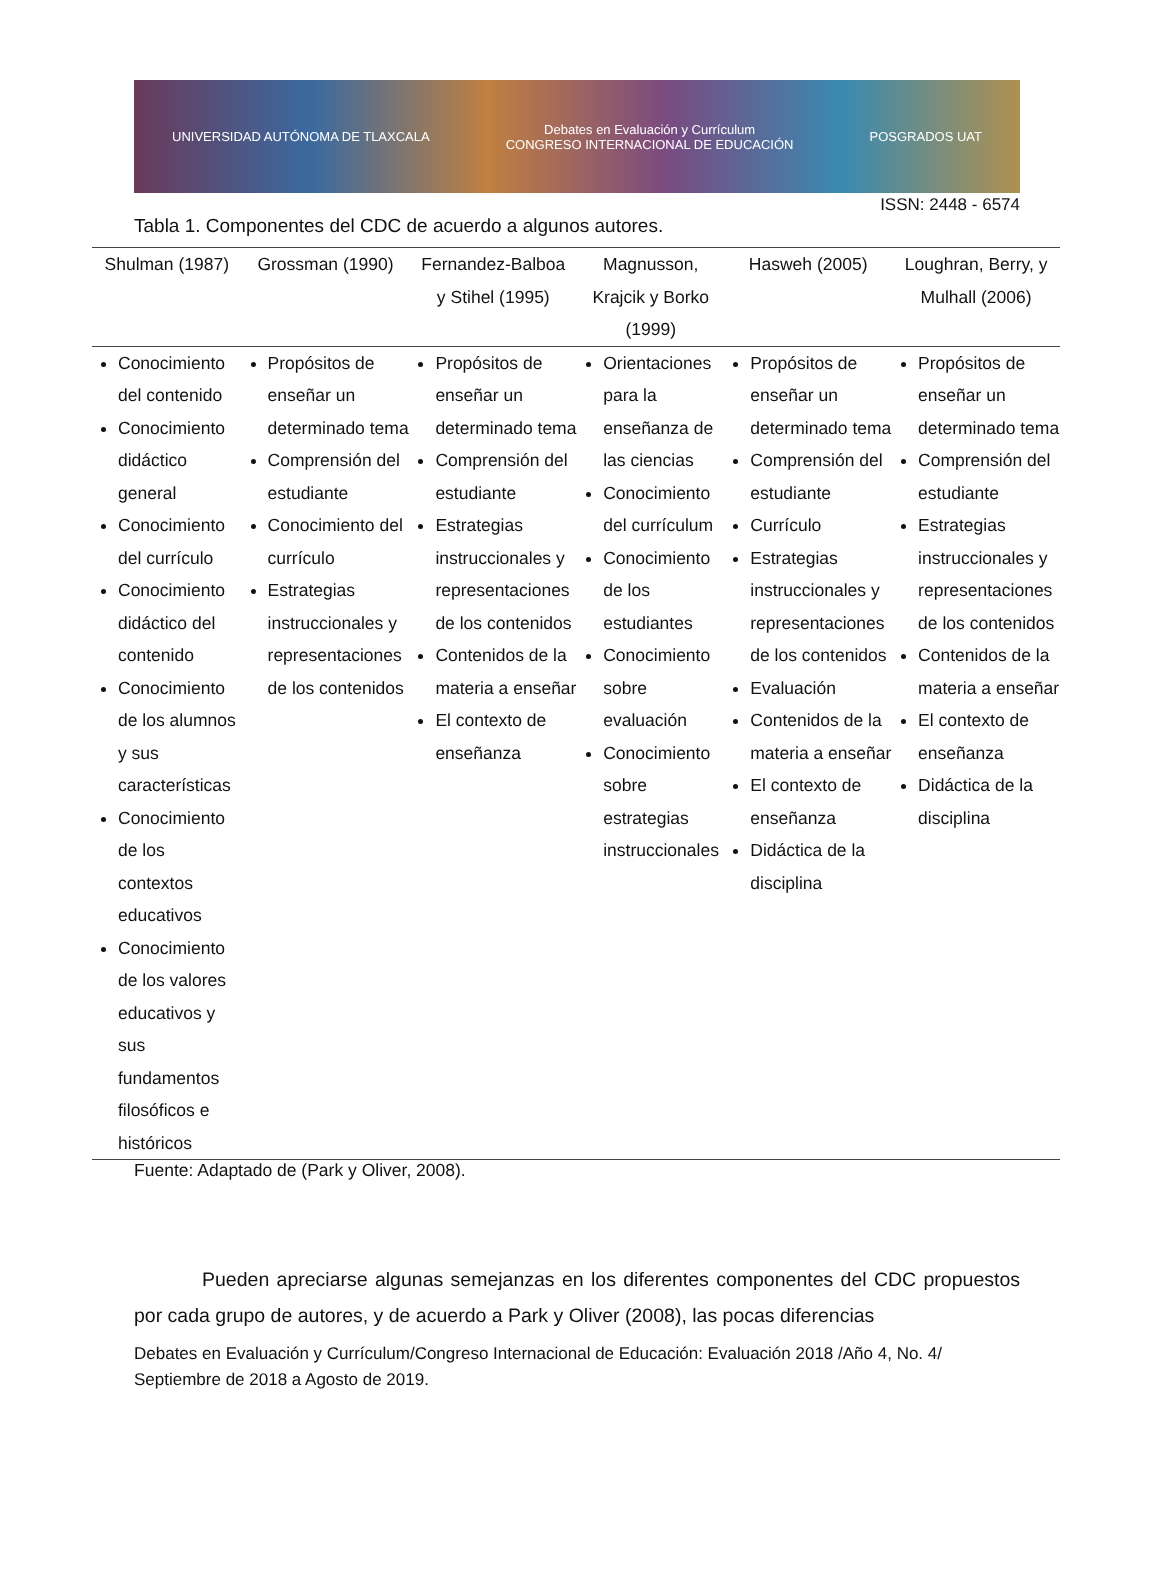UNIVERSIDAD AUTÓNOMA DE TLAXCALA Debates en Evaluación y Currículum
CONGRESO INTERNACIONAL DE EDUCACIÓN POSGRADOS UAT
ISSN: 2448 - 6574
Tabla 1. Componentes del CDC de acuerdo a algunos autores.
| Shulman (1987) | Grossman (1990) | Fernandez-Balboa y Stihel (1995) | Magnusson, Krajcik y Borko (1999) | Hasweh (2005) | Loughran, Berry, y Mulhall (2006) |
| --- | --- | --- | --- | --- | --- |
| Conocimiento del contenido Conocimiento didáctico general Conocimiento del currículo Conocimiento didáctico del contenido Conocimiento de los alumnos y sus características Conocimiento de los contextos educativos Conocimiento de los valores educativos y sus fundamentos filosóficos e históricos | Propósitos de enseñar un determinado tema Comprensión del estudiante Conocimiento del currículo Estrategias instruccionales y representaciones de los contenidos | Propósitos de enseñar un determinado tema Comprensión del estudiante Estrategias instruccionales y representaciones de los contenidos Contenidos de la materia a enseñar El contexto de enseñanza | Orientaciones para la enseñanza de las ciencias Conocimiento del currículum Conocimiento de los estudiantes Conocimiento sobre evaluación Conocimiento sobre estrategias instruccionales | Propósitos de enseñar un determinado tema Comprensión del estudiante Currículo Estrategias instruccionales y representaciones de los contenidos Evaluación Contenidos de la materia a enseñar El contexto de enseñanza Didáctica de la disciplina | Propósitos de enseñar un determinado tema Comprensión del estudiante Estrategias instruccionales y representaciones de los contenidos Contenidos de la materia a enseñar El contexto de enseñanza Didáctica de la disciplina |
Fuente: Adaptado de (Park y Oliver, 2008).
Pueden apreciarse algunas semejanzas en los diferentes componentes del CDC propuestos por cada grupo de autores, y de acuerdo a Park y Oliver (2008), las pocas diferencias
Debates en Evaluación y Currículum/Congreso Internacional de Educación: Evaluación 2018 /Año 4, No. 4/ Septiembre de 2018 a Agosto de 2019.